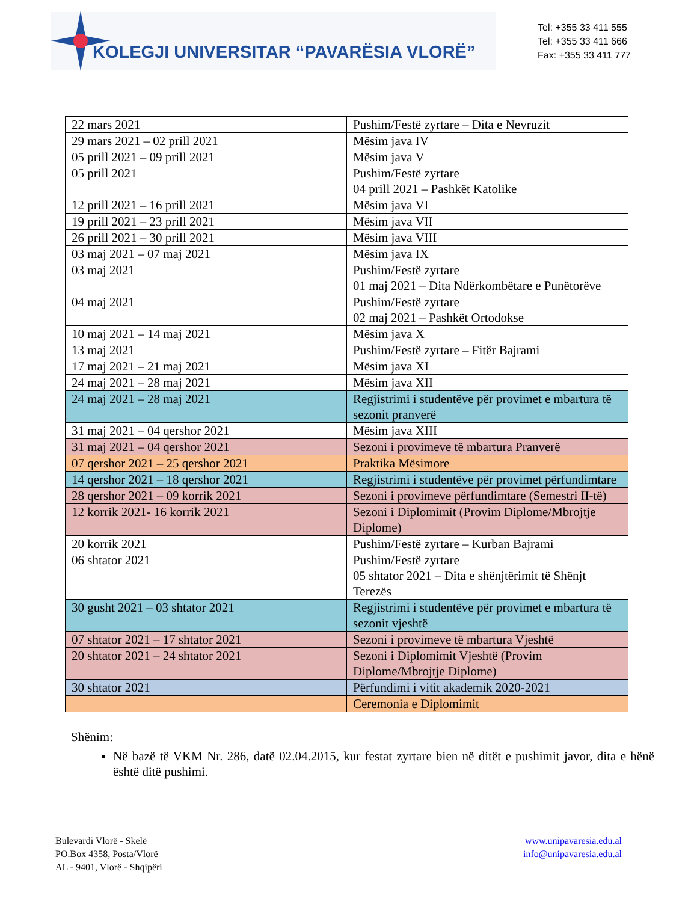KOLEGJI UNIVERSITAR “PAVARËSIA VLORË”
Tel: +355 33 411 555
Tel: +355 33 411 666
Fax: +355 33 411 777
| 22 mars 2021 | Pushim/Festë zyrtare – Dita e Nevruzit |
| 29 mars 2021 – 02 prill 2021 | Mësim java IV |
| 05 prill 2021 – 09 prill 2021 | Mësim java V |
| 05 prill 2021 | Pushim/Festë zyrtare 04 prill 2021 – Pashkët Katolike |
| 12 prill 2021 – 16 prill 2021 | Mësim java VI |
| 19 prill 2021 – 23 prill 2021 | Mësim java VII |
| 26 prill 2021 – 30 prill 2021 | Mësim java VIII |
| 03 maj 2021 – 07 maj 2021 | Mësim java IX |
| 03 maj 2021 | Pushim/Festë zyrtare 01 maj 2021 – Dita Ndërkombëtare e Punëtorëve |
| 04 maj 2021 | Pushim/Festë zyrtare 02 maj 2021 – Pashkët Ortodokse |
| 10 maj 2021 – 14 maj 2021 | Mësim java X |
| 13 maj 2021 | Pushim/Festë zyrtare – Fitër Bajrami |
| 17 maj 2021 – 21 maj 2021 | Mësim java XI |
| 24 maj 2021 – 28 maj 2021 | Mësim java XII |
| 24 maj 2021 – 28 maj 2021 | Regjistrimi i studentëve për provimet e mbartura të sezonit pranverë |
| 31 maj 2021 – 04 qershor 2021 | Mësim java XIII |
| 31 maj 2021 – 04 qershor 2021 | Sezoni i provimeve të mbartura Pranverë |
| 07 qershor 2021 – 25 qershor 2021 | Praktika Mësimore |
| 14 qershor 2021 – 18 qershor 2021 | Regjistrimi i studentëve për provimet përfundimtare |
| 28 qershor 2021 – 09 korrik 2021 | Sezoni i provimeve përfundimtare (Semestri II-të) |
| 12 korrik 2021- 16 korrik 2021 | Sezoni i Diplomimit (Provim Diplome/Mbrojtje Diplome) |
| 20 korrik 2021 | Pushim/Festë zyrtare – Kurban Bajrami |
| 06 shtator 2021 | Pushim/Festë zyrtare 05 shtator 2021 – Dita e shënjtërimit të Shënjt Terezës |
| 30 gusht 2021 – 03 shtator 2021 | Regjistrimi i studentëve për provimet e mbartura të sezonit vjeshtë |
| 07 shtator 2021 – 17 shtator 2021 | Sezoni i provimeve të mbartura Vjeshtë |
| 20 shtator 2021 – 24 shtator 2021 | Sezoni i Diplomimit Vjeshtë (Provim Diplome/Mbrojtje Diplome) |
| 30 shtator 2021 | Përfundimi i vitit akademik 2020-2021 |
| | Ceremonia e Diplomimit |
Shënim:
Në bazë të VKM Nr. 286, datë 02.04.2015, kur festat zyrtare bien në ditët e pushimit javor, dita e hënë është ditë pushimi.
Bulevardi Vlorë - Skelë
PO.Box 4358, Posta/Vlorë
AL - 9401, Vlorë - Shqipëri
www.unipavaresia.edu.al
info@unipavaresia.edu.al